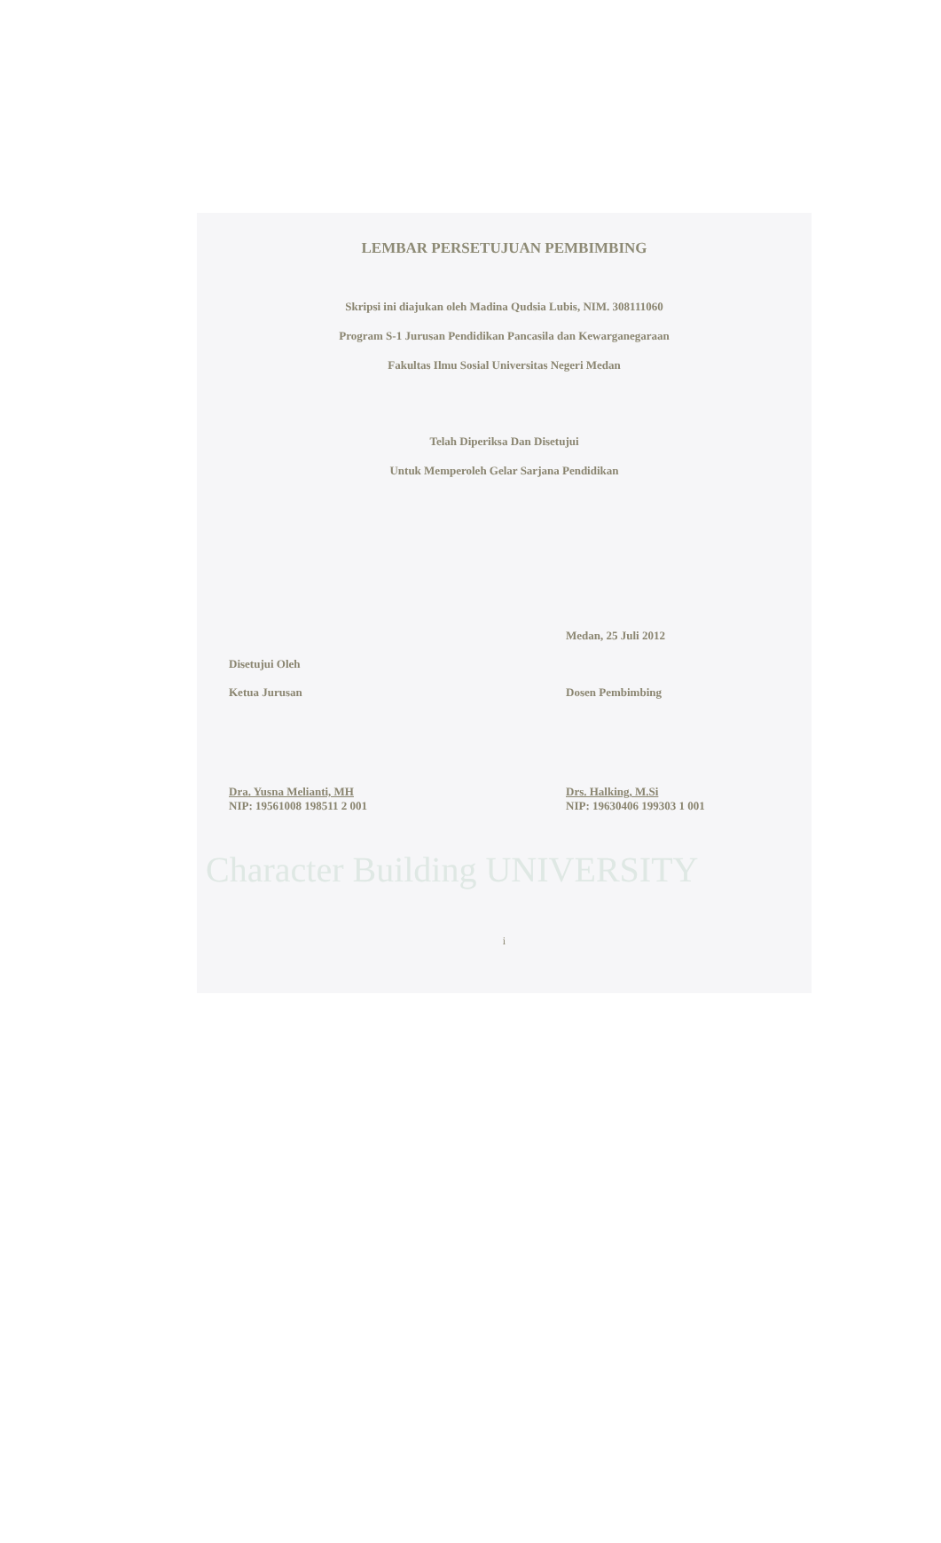LEMBAR PERSETUJUAN PEMBIMBING
Skripsi ini diajukan oleh Madina Qudsia Lubis, NIM. 308111060
Program S-1 Jurusan Pendidikan Pancasila dan Kewarganegaraan
Fakultas Ilmu Sosial Universitas Negeri Medan
Telah Diperiksa Dan Disetujui
Untuk Memperoleh Gelar Sarjana Pendidikan
Disetujui Oleh
Ketua Jurusan
Dra. Yusna Melianti, MH
NIP: 19561008 198511 2 001
Medan, 25 Juli 2012
Dosen Pembimbing
Drs. Halking, M.Si
NIP: 19630406 199303 1 001
Character Building UNIVERSITY
i